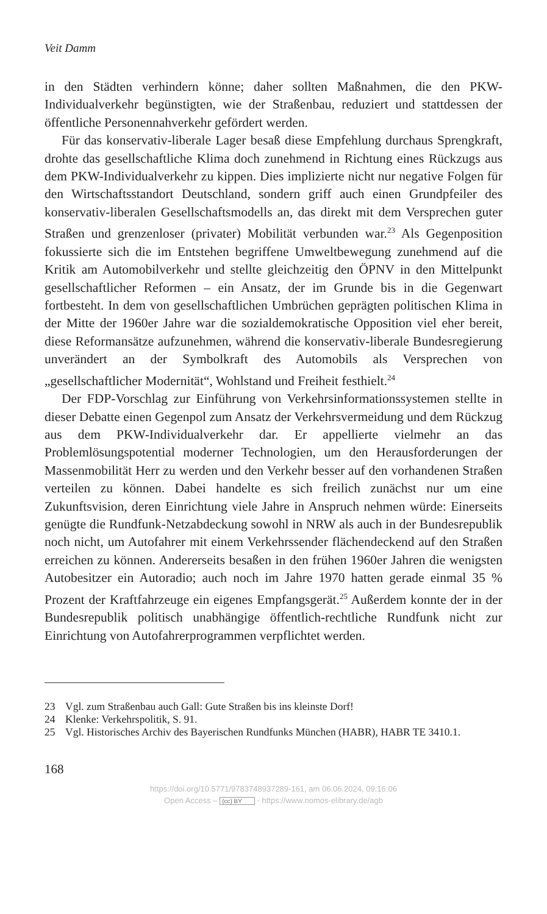Veit Damm
in den Städten verhindern könne; daher sollten Maßnahmen, die den PKW-Individualverkehr begünstigten, wie der Straßenbau, reduziert und stattdessen der öffentliche Personennahverkehr gefördert werden.
Für das konservativ-liberale Lager besaß diese Empfehlung durchaus Sprengkraft, drohte das gesellschaftliche Klima doch zunehmend in Richtung eines Rückzugs aus dem PKW-Individualverkehr zu kippen. Dies implizierte nicht nur negative Folgen für den Wirtschaftsstandort Deutschland, sondern griff auch einen Grundpfeiler des konservativ-liberalen Gesellschaftsmodells an, das direkt mit dem Versprechen guter Straßen und grenzenloser (privater) Mobilität verbunden war.<sup>23</sup> Als Gegenposition fokussierte sich die im Entstehen begriffene Umweltbewegung zunehmend auf die Kritik am Automobilverkehr und stellte gleichzeitig den ÖPNV in den Mittelpunkt gesellschaftlicher Reformen – ein Ansatz, der im Grunde bis in die Gegenwart fortbesteht. In dem von gesellschaftlichen Umbrüchen geprägten politischen Klima in der Mitte der 1960er Jahre war die sozialdemokratische Opposition viel eher bereit, diese Reformansätze aufzunehmen, während die konservativ-liberale Bundesregierung unverändert an der Symbolkraft des Automobils als Versprechen von „gesellschaftlicher Modernität“, Wohlstand und Freiheit festhielt.<sup>24</sup>
Der FDP-Vorschlag zur Einführung von Verkehrsinformationssystemen stellte in dieser Debatte einen Gegenpol zum Ansatz der Verkehrsvermeidung und dem Rückzug aus dem PKW-Individualverkehr dar. Er appellierte vielmehr an das Problemlösungspotential moderner Technologien, um den Herausforderungen der Massenmobilität Herr zu werden und den Verkehr besser auf den vorhandenen Straßen verteilen zu können. Dabei handelte es sich freilich zunächst nur um eine Zukunftsvision, deren Einrichtung viele Jahre in Anspruch nehmen würde: Einerseits genügte die Rundfunk-Netzabdeckung sowohl in NRW als auch in der Bundesrepublik noch nicht, um Autofahrer mit einem Verkehrssender flächendeckend auf den Straßen erreichen zu können. Andererseits besaßen in den frühen 1960er Jahren die wenigsten Autobesitzer ein Autoradio; auch noch im Jahre 1970 hatten gerade einmal 35 % Prozent der Kraftfahrzeuge ein eigenes Empfangsgerät.<sup>25</sup> Außerdem konnte der in der Bundesrepublik politisch unabhängige öffentlich-rechtliche Rundfunk nicht zur Einrichtung von Autofahrerprogrammen verpflichtet werden.
23 Vgl. zum Straßenbau auch Gall: Gute Straßen bis ins kleinste Dorf!
24 Klenke: Verkehrspolitik, S. 91.
25 Vgl. Historisches Archiv des Bayerischen Rundfunks München (HABR), HABR TE 3410.1.
168
https://doi.org/10.5771/9783748937289-161, am 06.06.2024, 09:16:06
Open Access – (cc) BY - https://www.nomos-elibrary.de/agb